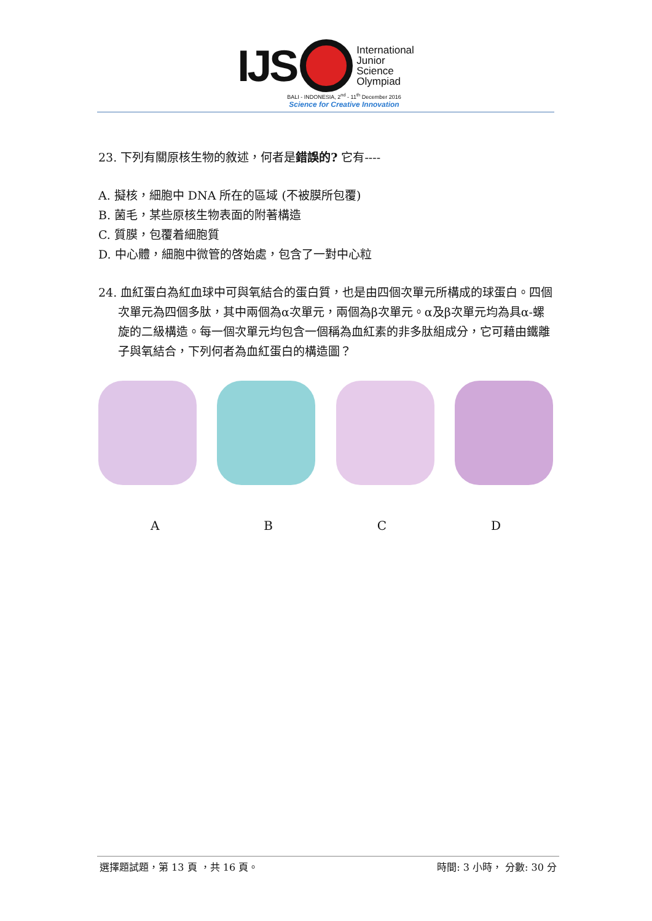IJS
International
Junior
Science
Olympiad
BALI - INDONESIA, 2<sup>nd</sup> - 11<sup>th</sup> December 2016
Science for Creative Innovation
23. 下列有關原核生物的敘述，何者是錯誤的? 它有----
A. 擬核，細胞中 DNA 所在的區域 (不被膜所包覆)
B. 菌毛，某些原核生物表面的附著構造
C. 質膜，包覆着細胞質
D. 中心體，細胞中微管的啓始處，包含了一對中心粒
24. 血紅蛋白為紅血球中可與氧結合的蛋白質，也是由四個次單元所構成的球蛋白。四個次單元為四個多肽，其中兩個為α次單元，兩個為β次單元。α及β次單元均為具α-螺旋的二級構造。每一個次單元均包含一個稱為血紅素的非多肽組成分，它可藉由鐵離子與氧結合，下列何者為血紅蛋白的構造圖？
A B C D
選擇題試題，第 13 頁 ，共 16 頁。 時間: 3 小時， 分數: 30 分